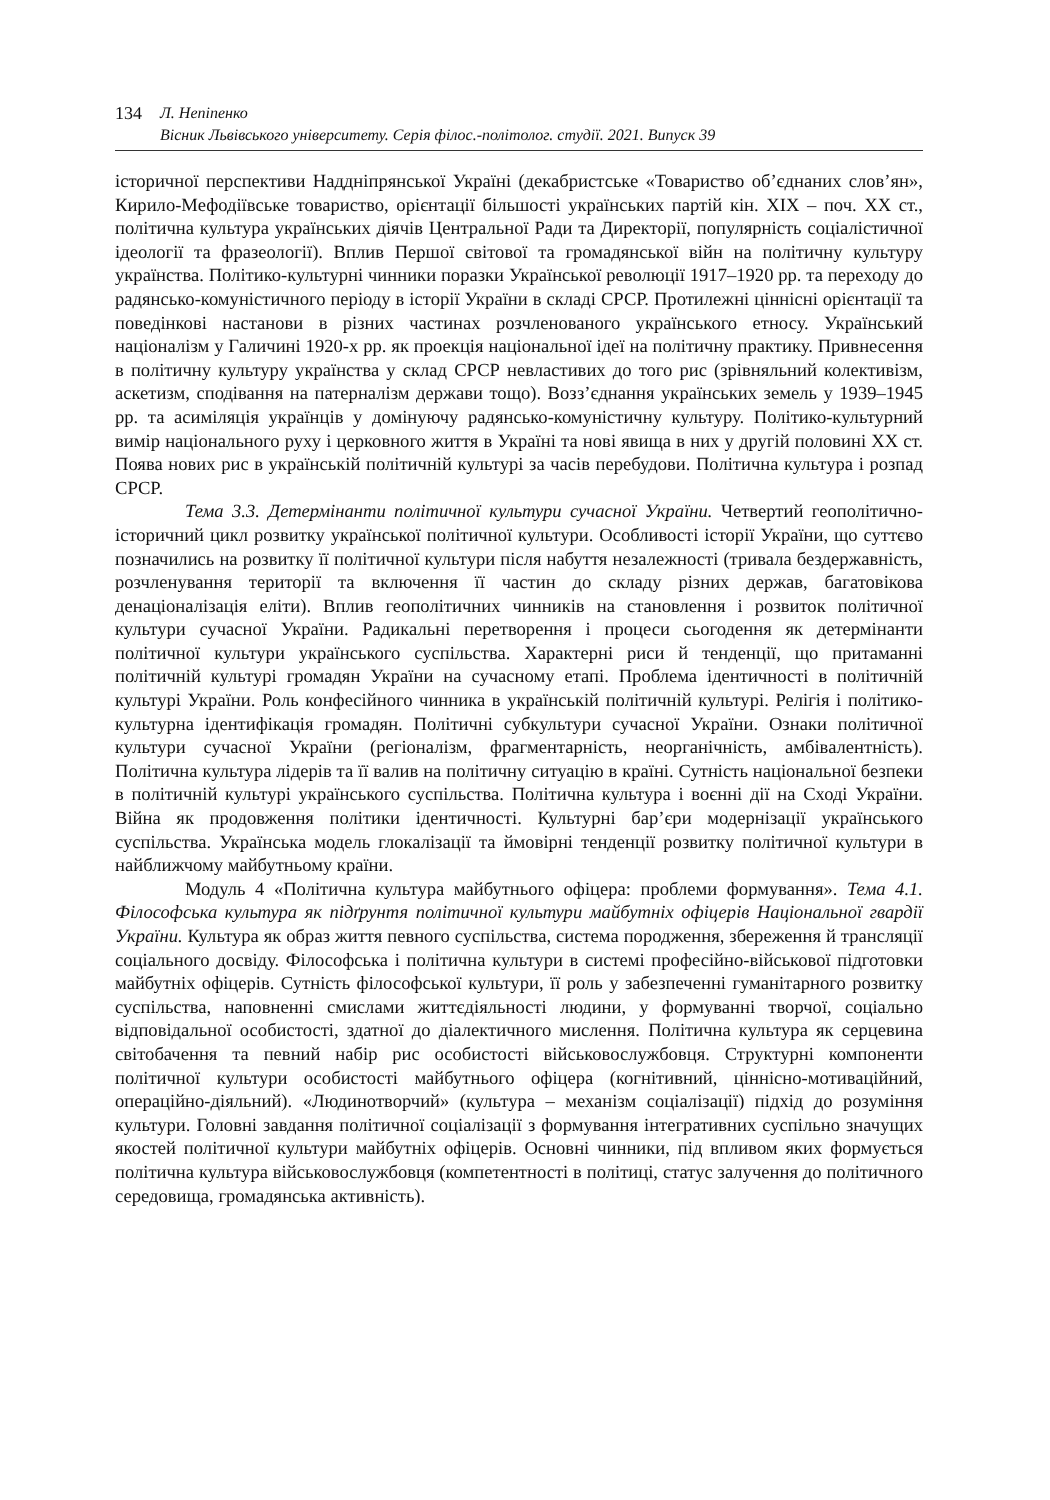134 Л. Непіпенко
Вісник Львівського університету. Серія філос.-політолог. студії. 2021. Випуск 39
історичної перспективи Наддніпрянської Україні (декабристське «Товариство об’єднаних слов’ян», Кирило-Мефодіївське товариство, орієнтації більшості українських партій кін. ХІХ – поч. ХХ ст., політична культура українських діячів Центральної Ради та Директорії, популярність соціалістичної ідеології та фразеології). Вплив Першої світової та громадянської війн на політичну культуру українства. Політико-культурні чинники поразки Української революції 1917–1920 рр. та переходу до радянсько-комуністичного періоду в історії України в складі СРСР. Протилежні ціннісні орієнтації та поведінкові настанови в різних частинах розчленованого українського етносу. Український націоналізм у Галичині 1920-х рр. як проекція національної ідеї на політичну практику. Привнесення в політичну культуру українства у склад СРСР невластивих до того рис (зрівняльний колективізм, аскетизм, сподівання на патерналізм держави тощо). Возз’єднання українських земель у 1939–1945 рр. та асиміляція українців у домінуючу радянсько-комуністичну культуру. Політико-культурний вимір національного руху і церковного життя в Україні та нові явища в них у другій половині ХХ ст. Поява нових рис в українській політичній культурі за часів перебудови. Політична культура і розпад СРСР.
Тема 3.3. Детермінанти політичної культури сучасної України. Четвертий геополітично-історичний цикл розвитку української політичної культури. Особливості історії України, що суттєво позначились на розвитку її політичної культури після набуття незалежності (тривала бездержавність, розчленування території та включення її частин до складу різних держав, багатовікова денаціоналізація еліти). Вплив геополітичних чинників на становлення і розвиток політичної культури сучасної України. Радикальні перетворення і процеси сьогодення як детермінанти політичної культури українського суспільства. Характерні риси й тенденції, що притаманні політичній культурі громадян України на сучасному етапі. Проблема ідентичності в політичній культурі України. Роль конфесійного чинника в українській політичній культурі. Релігія і політико-культурна ідентифікація громадян. Політичні субкультури сучасної України. Ознаки політичної культури сучасної України (регіоналізм, фрагментарність, неорганічність, амбівалентність). Політична культура лідерів та її валив на політичну ситуацію в країні. Сутність національної безпеки в політичній культурі українського суспільства. Політична культура і воєнні дії на Сході України. Війна як продовження політики ідентичності. Культурні бар’єри модернізації українського суспільства. Українська модель глокалізації та ймовірні тенденції розвитку політичної культури в найближчому майбутньому країни.
Модуль 4 «Політична культура майбутнього офіцера: проблеми формування». Тема 4.1. Філософська культура як підґрунтя політичної культури майбутніх офіцерів Національної гвардії України. Культура як образ життя певного суспільства, система породження, збереження й трансляції соціального досвіду. Філософська і політична культури в системі професійно-військової підготовки майбутніх офіцерів. Сутність філософської культури, її роль у забезпеченні гуманітарного розвитку суспільства, наповненні смислами життєдіяльності людини, у формуванні творчої, соціально відповідальної особистості, здатної до діалектичного мислення. Політична культура як серцевина світобачення та певний набір рис особистості військовослужбовця. Структурні компоненти політичної культури особистості майбутнього офіцера (когнітивний, ціннісно-мотиваційний, операційно-діяльний). «Людинотворчий» (культура – механізм соціалізації) підхід до розуміння культури. Головні завдання політичної соціалізації з формування інтегративних суспільно значущих якостей політичної культури майбутніх офіцерів. Основні чинники, під впливом яких формується політична культура військовослужбовця (компетентності в політиці, статус залучення до політичного середовища, громадянська активність).